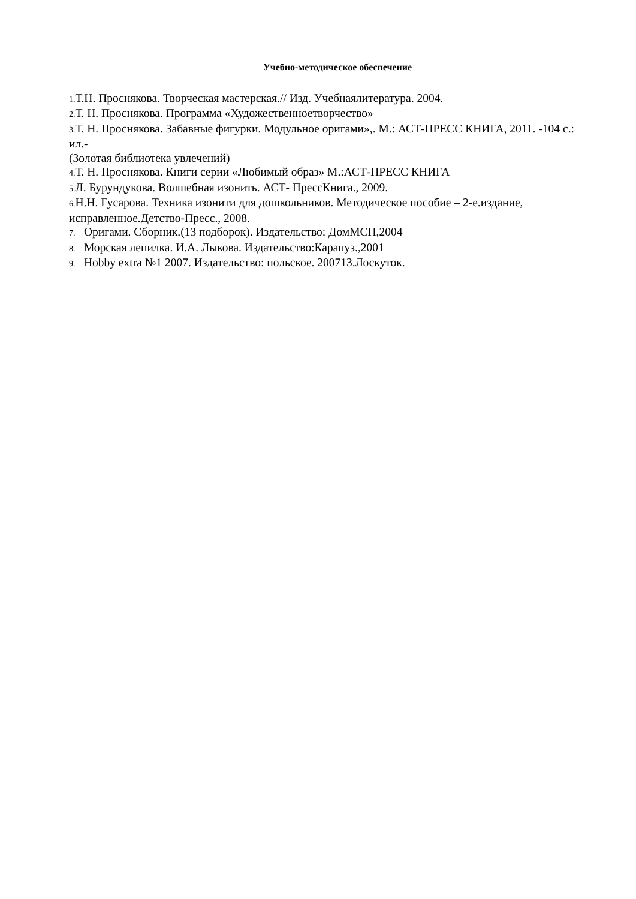Учебно-методическое обеспечение
1. Т.Н. Проснякова. Творческая мастерская.// Изд. Учебнаялитература. 2004.
2. Т. Н. Проснякова. Программа «Художественноетворчество»
3. Т. Н. Проснякова. Забавные фигурки. Модульное оригами»,. М.: АСТ-ПРЕСС КНИГА, 2011. -104 с.: ил.-
(Золотая библиотека увлечений)
4. Т. Н. Проснякова. Книги серии «Любимый образ» М.:АСТ-ПРЕСС КНИГА
5. Л. Бурундукова. Волшебная изонить. АСТ- ПрессКнига., 2009.
6. Н.Н. Гусарова. Техника изонити для дошкольников. Методическое пособие – 2-е.издание, исправленное.Детство-Пресс., 2008.
7. Оригами. Сборник.(13 подборок). Издательство: ДомМСП,2004
8. Морская лепилка. И.А. Лыкова. Издательство:Карапуз.,2001
9. Hobby extra №1 2007. Издательство: польское. 200713.Лоскуток.